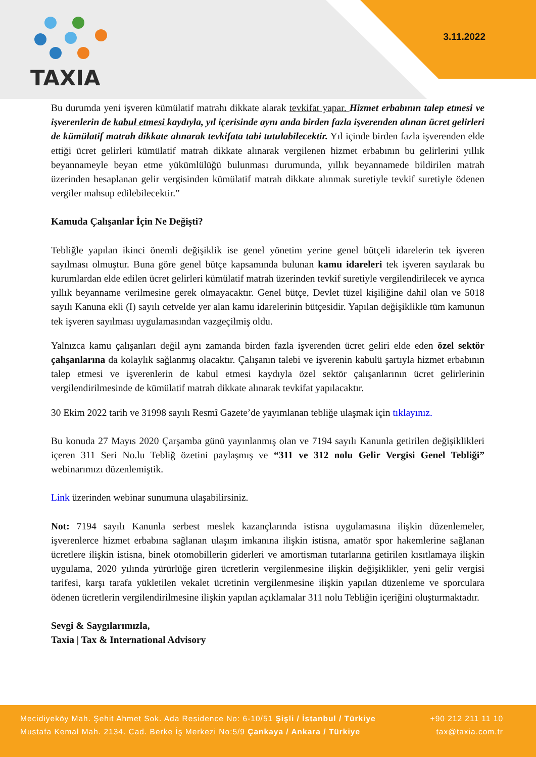TAXIA
3.11.2022
Bu durumda yeni işveren kümülatif matrahı dikkate alarak tevkifat yapar. Hizmet erbabının talep etmesi ve işverenlerin de kabul etmesi kaydıyla, yıl içerisinde aynı anda birden fazla işverenden alınan ücret gelirleri de kümülatif matrah dikkate alınarak tevkifata tabi tutulabilecektir. Yıl içinde birden fazla işverenden elde ettiği ücret gelirleri kümülatif matrah dikkate alınarak vergilenen hizmet erbabının bu gelirlerini yıllık beyannameyle beyan etme yükümlülüğü bulunması durumunda, yıllık beyannamede bildirilen matrah üzerinden hesaplanan gelir vergisinden kümülatif matrah dikkate alınmak suretiyle tevkif suretiyle ödenen vergiler mahsup edilebilecektir.”
Kamuda Çalışanlar İçin Ne Değişti?
Tebliğle yapılan ikinci önemli değişiklik ise genel yönetim yerine genel bütçeli idarelerin tek işveren sayılması olmuştur. Buna göre genel bütçe kapsamında bulunan kamu idareleri tek işveren sayılarak bu kurumlardan elde edilen ücret gelirleri kümülatif matrah üzerinden tevkif suretiyle vergilendirilecek ve ayrıca yıllık beyanname verilmesine gerek olmayacaktır. Genel bütçe, Devlet tüzel kişiliğine dahil olan ve 5018 sayılı Kanuna ekli (I) sayılı cetvelde yer alan kamu idarelerinin bütçesidir. Yapılan değişiklikle tüm kamunun tek işveren sayılması uygulamasından vazgeçilmiş oldu.
Yalnızca kamu çalışanları değil aynı zamanda birden fazla işverenden ücret geliri elde eden özel sektör çalışanlarına da kolaylık sağlanmış olacaktır. Çalışanın talebi ve işverenin kabulü şartıyla hizmet erbabının talep etmesi ve işverenlerin de kabul etmesi kaydıyla özel sektör çalışanlarının ücret gelirlerinin vergilendirilmesinde de kümülatif matrah dikkate alınarak tevkifat yapılacaktır.
30 Ekim 2022 tarih ve 31998 sayılı Resmî Gazete’de yayımlanan tebliğe ulaşmak için tıklayınız.
Bu konuda 27 Mayıs 2020 Çarşamba günü yayınlanmış olan ve 7194 sayılı Kanunla getirilen değişiklikleri içeren 311 Seri No.lu Tebliğ özetini paylaşmış ve “311 ve 312 nolu Gelir Vergisi Genel Tebliği” webinarımızı düzenlemiştik.
Link üzerinden webinar sunumuna ulaşabilirsiniz.
Not: 7194 sayılı Kanunla serbest meslek kazançlarında istisna uygulamasına ilişkin düzenlemeler, işverenlerce hizmet erbabına sağlanan ulaşım imkanına ilişkin istisna, amatör spor hakemlerine sağlanan ücretlere ilişkin istisna, binek otomobillerin giderleri ve amortisman tutarlarına getirilen kısıtlamaya ilişkin uygulama, 2020 yılında yürürlüğe giren ücretlerin vergilenmesine ilişkin değişiklikler, yeni gelir vergisi tarifesi, karşı tarafa yükletilen vekalet ücretinin vergilenmesine ilişkin yapılan düzenleme ve sporculara ödenen ücretlerin vergilendirilmesine ilişkin yapılan açıklamalar 311 nolu Tebliğin içeriğini oluşturmaktadır.
Sevgi & Saygılarımızla,
Taxia | Tax & International Advisory
Mecidiyeköy Mah. Şehit Ahmet Sok. Ada Residence No: 6-10/51 Şişli / İstanbul / Türkiye +90 212 211 11 10
Mustafa Kemal Mah. 2134. Cad. Berke İş Merkezi No:5/9 Çankaya / Ankara / Türkiye tax@taxia.com.tr